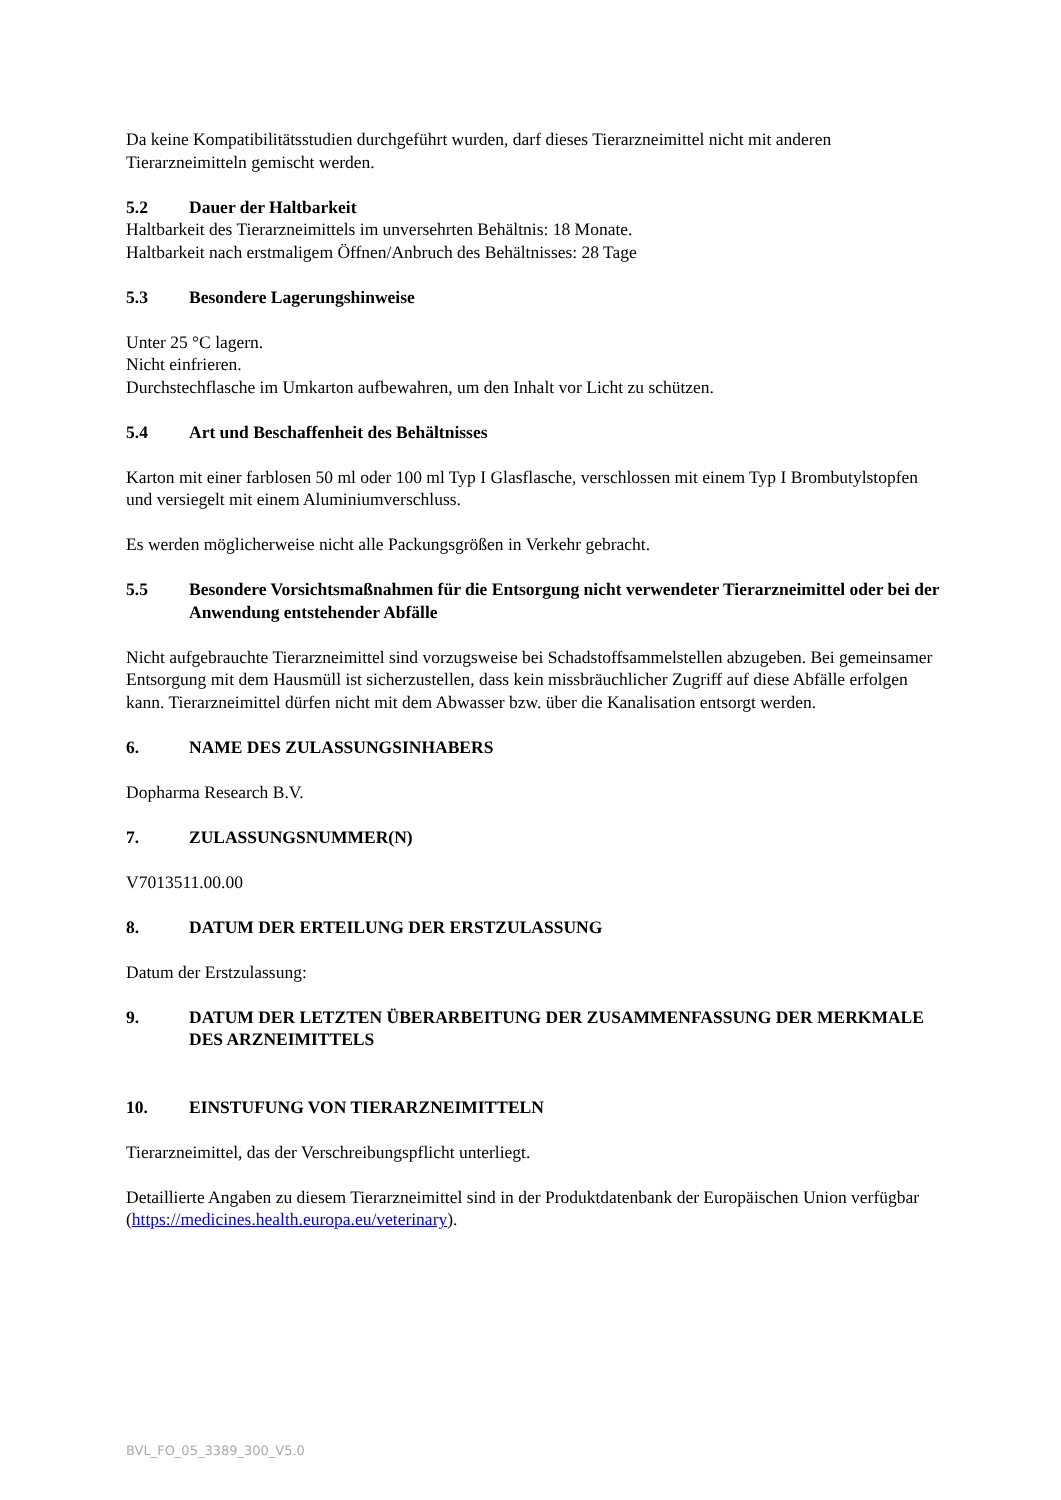Da keine Kompatibilitätsstudien durchgeführt wurden, darf dieses Tierarzneimittel nicht mit anderen Tierarzneimitteln gemischt werden.
5.2 Dauer der Haltbarkeit
Haltbarkeit des Tierarzneimittels im unversehrten Behältnis: 18 Monate.
Haltbarkeit nach erstmaligem Öffnen/Anbruch des Behältnisses: 28 Tage
5.3 Besondere Lagerungshinweise
Unter 25 °C lagern.
Nicht einfrieren.
Durchstechflasche im Umkarton aufbewahren, um den Inhalt vor Licht zu schützen.
5.4 Art und Beschaffenheit des Behältnisses
Karton mit einer farblosen 50 ml oder 100 ml Typ I Glasflasche, verschlossen mit einem Typ I Brombutylstopfen und versiegelt mit einem Aluminiumverschluss.
Es werden möglicherweise nicht alle Packungsgrößen in Verkehr gebracht.
5.5 Besondere Vorsichtsmaßnahmen für die Entsorgung nicht verwendeter Tierarzneimittel oder bei der Anwendung entstehender Abfälle
Nicht aufgebrauchte Tierarzneimittel sind vorzugsweise bei Schadstoffsammelstellen abzugeben. Bei gemeinsamer Entsorgung mit dem Hausmüll ist sicherzustellen, dass kein missbräuchlicher Zugriff auf diese Abfälle erfolgen kann. Tierarzneimittel dürfen nicht mit dem Abwasser bzw. über die Kanalisation entsorgt werden.
6. NAME DES ZULASSUNGSINHABERS
Dopharma Research B.V.
7. ZULASSUNGSNUMMER(N)
V7013511.00.00
8. DATUM DER ERTEILUNG DER ERSTZULASSUNG
Datum der Erstzulassung:
9. DATUM DER LETZTEN ÜBERARBEITUNG DER ZUSAMMENFASSUNG DER MERKMALE DES ARZNEIMITTELS
10. EINSTUFUNG VON TIERARZNEIMITTELN
Tierarzneimittel, das der Verschreibungspflicht unterliegt.
Detaillierte Angaben zu diesem Tierarzneimittel sind in der Produktdatenbank der Europäischen Union verfügbar (https://medicines.health.europa.eu/veterinary).
BVL_FO_05_3389_300_V5.0